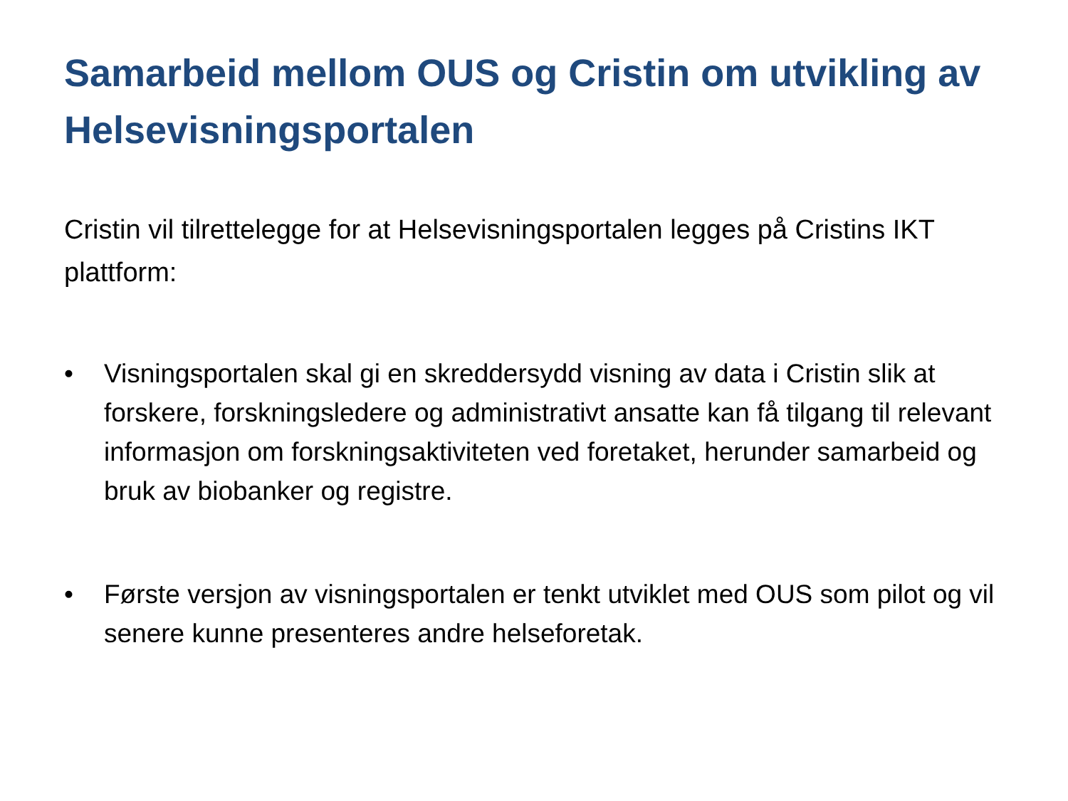Samarbeid mellom OUS og Cristin om utvikling av Helsevisningsportalen
Cristin vil tilrettelegge for at Helsevisningsportalen legges på Cristins IKT plattform:
• Visningsportalen skal gi en skreddersydd visning av data i Cristin slik at forskere, forskningsledere og administrativt ansatte kan få tilgang til relevant informasjon om forskningsaktiviteten ved foretaket, herunder samarbeid og bruk av biobanker og registre.
• Første versjon av visningsportalen er tenkt utviklet med OUS som pilot og vil senere kunne presenteres andre helseforetak.